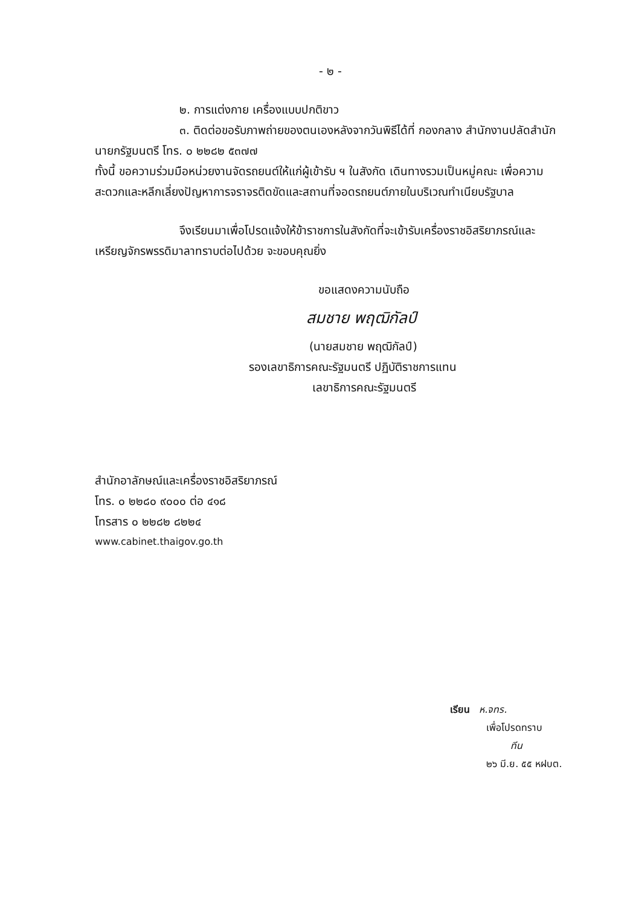- ๒ -
๒. การแต่งกาย เครื่องแบบปกติขาว
๓. ติดต่อขอรับภาพถ่ายของตนเองหลังจากวันพิธีได้ที่ กองกลาง สำนักงานปลัดสำนักนายกรัฐมนตรี โทร. ๐ ๒๒๘๒ ๕๓๗๗
ทั้งนี้ ขอความร่วมมือหน่วยงานจัดรถยนต์ให้แก่ผู้เข้ารับ ฯ ในสังกัด เดินทางรวมเป็นหมู่คณะ เพื่อความสะดวกและหลีกเลี่ยงปัญหาการจราจรติดขัดและสถานที่จอดรถยนต์ภายในบริเวณทำเนียบรัฐบาล
จึงเรียนมาเพื่อโปรดแจ้งให้ข้าราชการในสังกัดที่จะเข้ารับเครื่องราชอิสริยาภรณ์และเหรียญจักรพรรดิมาลาทราบต่อไปด้วย จะขอบคุณยิ่ง
ขอแสดงความนับถือ
สมชาย พฤฒิกัลป์
(นายสมชาย พฤฒิกัลป์)
รองเลขาธิการคณะรัฐมนตรี ปฏิบัติราชการแทน
เลขาธิการคณะรัฐมนตรี
สำนักอาลักษณ์และเครื่องราชอิสริยาภรณ์
โทร. ๐ ๒๒๘๐ ๙๐๐๐ ต่อ ๔๑๘
โทรสาร ๐ ๒๒๘๒ ๘๒๒๔
www.cabinet.thaigov.go.th
เรียน ห.จทร.
เพื่อโปรดทราบ
ทีน
๒๖ มี.ย. ๕๕ หฝบต.